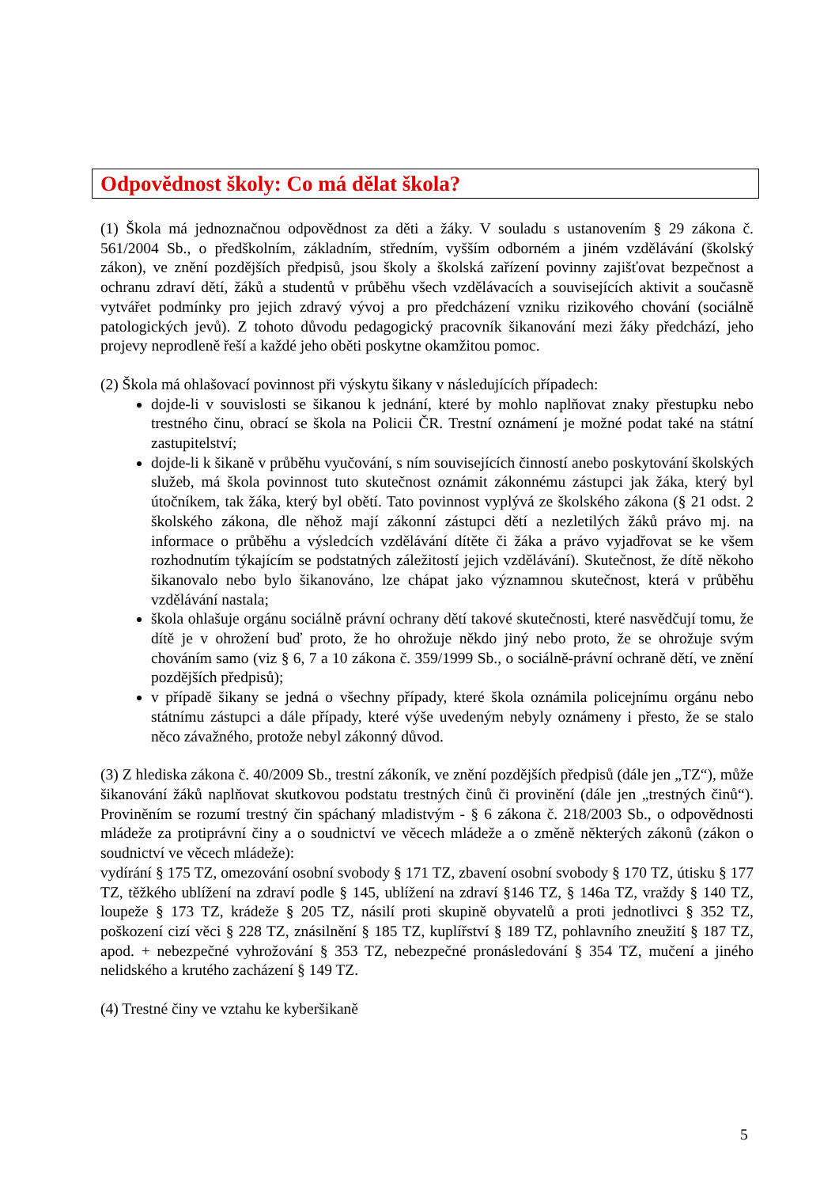Odpovědnost školy: Co má dělat škola?
(1) Škola má jednoznačnou odpovědnost za děti a žáky. V souladu s ustanovením § 29 zákona č. 561/2004 Sb., o předškolním, základním, středním, vyšším odborném a jiném vzdělávání (školský zákon), ve znění pozdějších předpisů, jsou školy a školská zařízení povinny zajišťovat bezpečnost a ochranu zdraví dětí, žáků a studentů v průběhu všech vzdělávacích a souvisejících aktivit a současně vytvářet podmínky pro jejich zdravý vývoj a pro předcházení vzniku rizikového chování (sociálně patologických jevů). Z tohoto důvodu pedagogický pracovník šikanování mezi žáky předchází, jeho projevy neprodleně řeší a každé jeho oběti poskytne okamžitou pomoc.
(2) Škola má ohlašovací povinnost při výskytu šikany v následujících případech:
dojde-li v souvislosti se šikanou k jednání, které by mohlo naplňovat znaky přestupku nebo trestného činu, obrací se škola na Policii ČR. Trestní oznámení je možné podat také na státní zastupitelství;
dojde-li k šikaně v průběhu vyučování, s ním souvisejících činností anebo poskytování školských služeb, má škola povinnost tuto skutečnost oznámit zákonnému zástupci jak žáka, který byl útočníkem, tak žáka, který byl obětí. Tato povinnost vyplývá ze školského zákona (§ 21 odst. 2 školského zákona, dle něhož mají zákonní zástupci dětí a nezletilých žáků právo mj. na informace o průběhu a výsledcích vzdělávání dítěte či žáka a právo vyjadřovat se ke všem rozhodnutím týkajícím se podstatných záležitostí jejich vzdělávání). Skutečnost, že dítě někoho šikanovalo nebo bylo šikanováno, lze chápat jako významnou skutečnost, která v průběhu vzdělávání nastala;
škola ohlašuje orgánu sociálně právní ochrany dětí takové skutečnosti, které nasvědčují tomu, že dítě je v ohrožení buď proto, že ho ohrožuje někdo jiný nebo proto, že se ohrožuje svým chováním samo (viz § 6, 7 a 10 zákona č. 359/1999 Sb., o sociálně-právní ochraně dětí, ve znění pozdějších předpisů);
v případě šikany se jedná o všechny případy, které škola oznámila policejnímu orgánu nebo státnímu zástupci a dále případy, které výše uvedeným nebyly oznámeny i přesto, že se stalo něco závažného, protože nebyl zákonný důvod.
(3) Z hlediska zákona č. 40/2009 Sb., trestní zákoník, ve znění pozdějších předpisů (dále jen „TZ“), může šikanování žáků naplňovat skutkovou podstatu trestných činů či provinění (dále jen „trestných činů“). Proviněním se rozumí trestný čin spáchaný mladistvým - § 6 zákona č. 218/2003 Sb., o odpovědnosti mládeže za protiprávní činy a o soudnictví ve věcech mládeže a o změně některých zákonů (zákon o soudnictví ve věcech mládeže):
vydírání § 175 TZ, omezování osobní svobody § 171 TZ, zbavení osobní svobody § 170 TZ, útisku § 177 TZ, těžkého ublížení na zdraví podle § 145, ublížení na zdraví §146 TZ, § 146a TZ, vraždy § 140 TZ, loupeže § 173 TZ, krádeže § 205 TZ, násilí proti skupině obyvatelů a proti jednotlivci § 352 TZ, poškození cizí věci § 228 TZ, znásilnění § 185 TZ, kuplířství § 189 TZ, pohlavního zneužití § 187 TZ, apod. + nebezpečné vyhrožování § 353 TZ, nebezpečné pronásledování § 354 TZ, mučení a jiného nelidského a krutého zacházení § 149 TZ.
(4) Trestné činy ve vztahu ke kyberšikaně
5